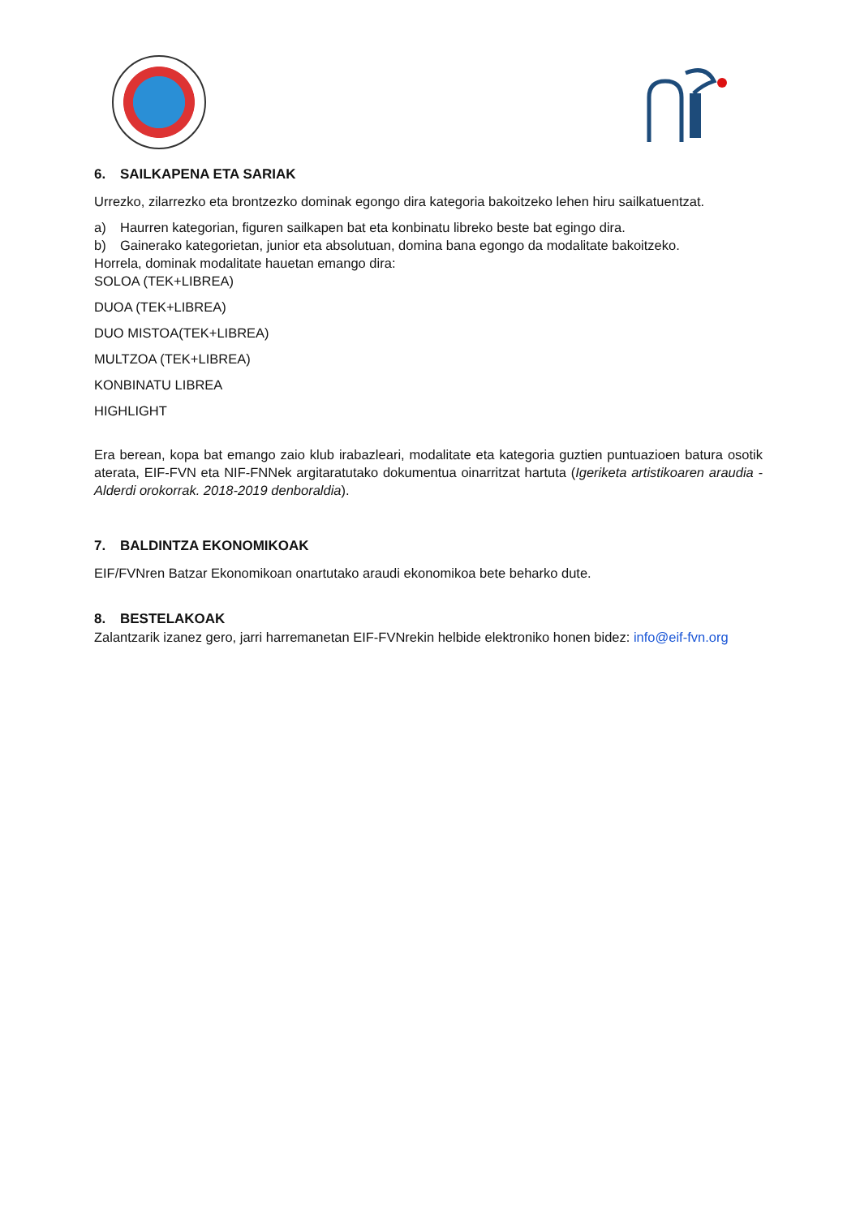6. SAILKAPENA ETA SARIAK
Urrezko, zilarrezko eta brontzezko dominak egongo dira kategoria bakoitzeko lehen hiru sailkatuentzat.
a) Haurren kategorian, figuren sailkapen bat eta konbinatu libreko beste bat egingo dira.
b) Gainerako kategorietan, junior eta absolutuan, domina bana egongo da modalitate bakoitzeko.
Horrela, dominak modalitate hauetan emango dira:
SOLOA (TEK+LIBREA)
DUOA (TEK+LIBREA)
DUO MISTOA(TEK+LIBREA)
MULTZOA (TEK+LIBREA)
KONBINATU LIBREA
HIGHLIGHT
Era berean, kopa bat emango zaio klub irabazleari, modalitate eta kategoria guztien puntuazioen batura osotik aterata, EIF-FVN eta NIF-FNNek argitaratutako dokumentua oinarritzat hartuta (Igeriketa artistikoaren araudia - Alderdi orokorrak. 2018-2019 denboraldia).
7. BALDINTZA EKONOMIKOAK
EIF/FVNren Batzar Ekonomikoan onartutako araudi ekonomikoa bete beharko dute.
8. BESTELAKOAK
Zalantzarik izanez gero, jarri harremanetan EIF-FVNrekin helbide elektroniko honen bidez: info@eif-fvn.org